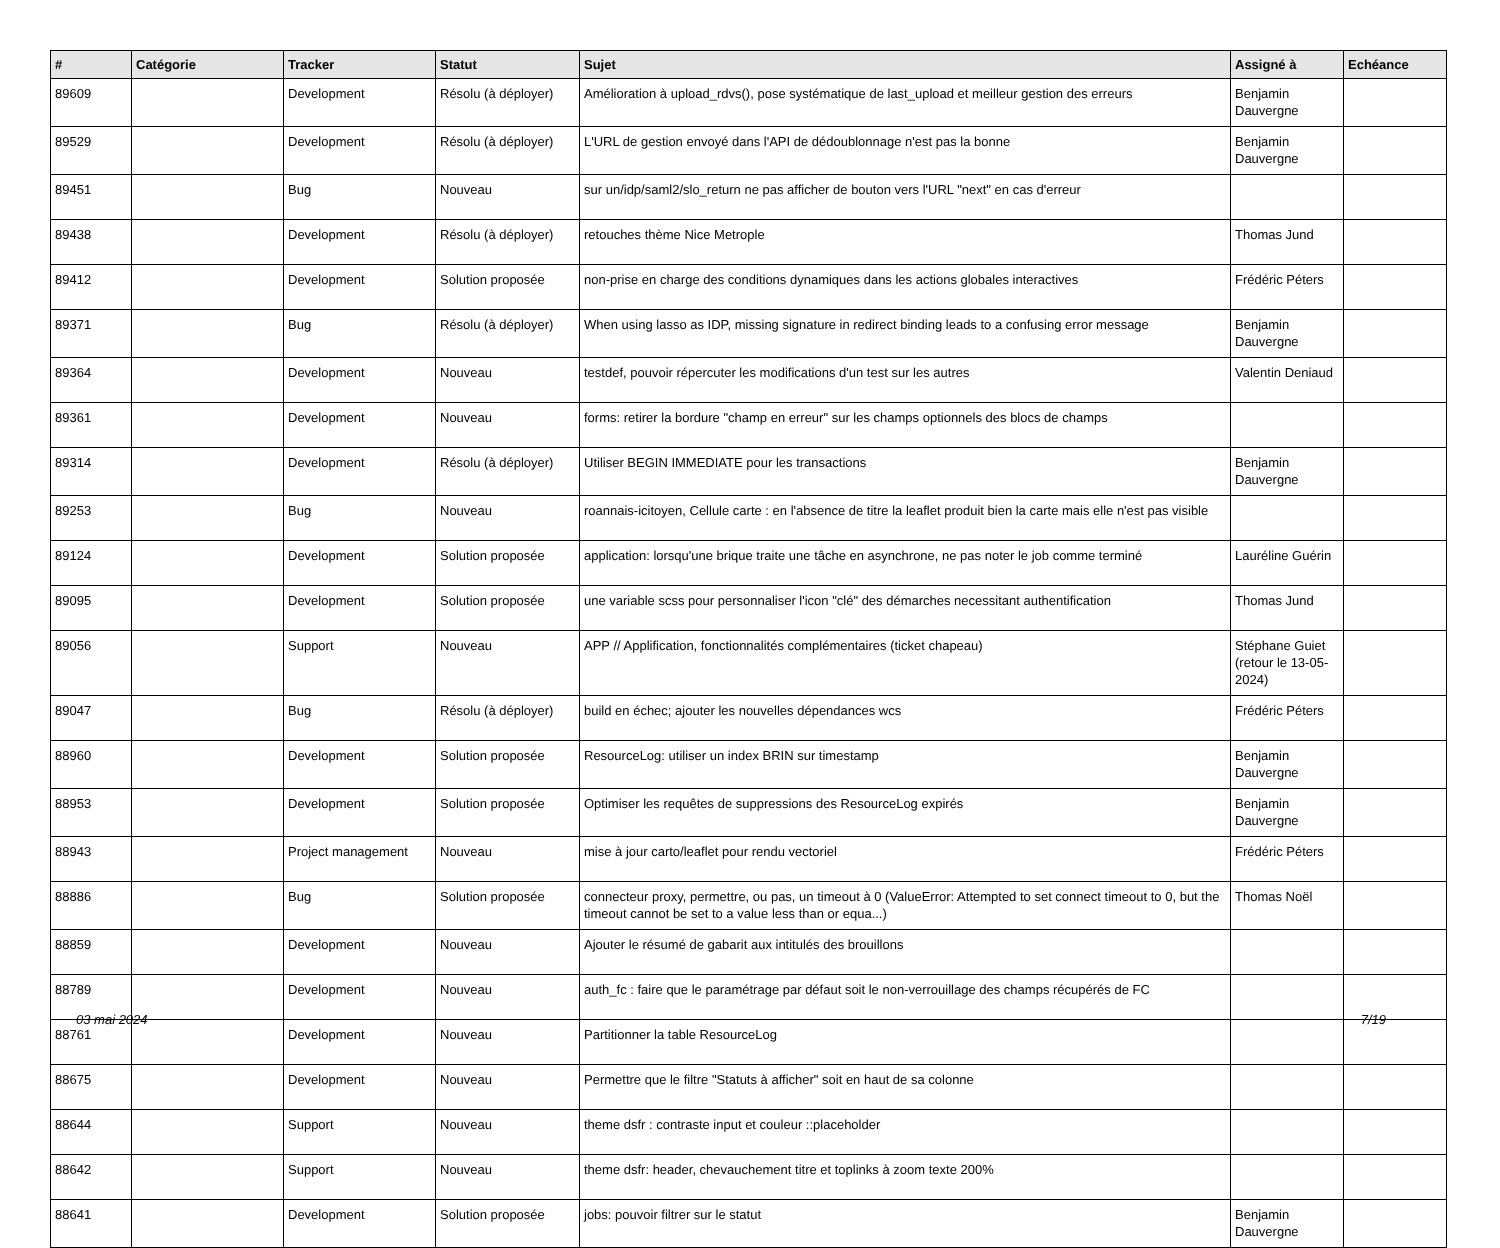| # | Catégorie | Tracker | Statut | Sujet | Assigné à | Echéance |
| --- | --- | --- | --- | --- | --- | --- |
| 89609 | | Development | Résolu (à déployer) | Amélioration à upload_rdvs(), pose systématique de last_upload et meilleur gestion des erreurs | Benjamin Dauvergne | |
| 89529 | | Development | Résolu (à déployer) | L'URL de gestion envoyé dans l'API de dédoublonnage n'est pas la bonne | Benjamin Dauvergne | |
| 89451 | | Bug | Nouveau | sur un/idp/saml2/slo_return ne pas afficher de bouton vers l'URL "next" en cas d'erreur | | |
| 89438 | | Development | Résolu (à déployer) | retouches thème Nice Metrople | Thomas Jund | |
| 89412 | | Development | Solution proposée | non-prise en charge des conditions dynamiques dans les actions globales interactives | Frédéric Péters | |
| 89371 | | Bug | Résolu (à déployer) | When using lasso as IDP, missing signature in redirect binding leads to a confusing error message | Benjamin Dauvergne | |
| 89364 | | Development | Nouveau | testdef, pouvoir répercuter les modifications d'un test sur les autres | Valentin Deniaud | |
| 89361 | | Development | Nouveau | forms: retirer la bordure "champ en erreur" sur les champs optionnels des blocs de champs | | |
| 89314 | | Development | Résolu (à déployer) | Utiliser BEGIN IMMEDIATE pour les transactions | Benjamin Dauvergne | |
| 89253 | | Bug | Nouveau | roannais-icitoyen, Cellule carte : en l'absence de titre la leaflet produit bien la carte mais elle n'est pas visible | | |
| 89124 | | Development | Solution proposée | application: lorsqu'une brique traite une tâche en asynchrone, ne pas noter le job comme terminé | Lauréline Guérin | |
| 89095 | | Development | Solution proposée | une variable scss pour personnaliser l'icon "clé" des démarches necessitant authentification | Thomas Jund | |
| 89056 | | Support | Nouveau | APP // Applification, fonctionnalités complémentaires (ticket chapeau) | Stéphane Guiet (retour le 13-05-2024) | |
| 89047 | | Bug | Résolu (à déployer) | build en échec; ajouter les nouvelles dépendances wcs | Frédéric Péters | |
| 88960 | | Development | Solution proposée | ResourceLog: utiliser un index BRIN sur timestamp | Benjamin Dauvergne | |
| 88953 | | Development | Solution proposée | Optimiser les requêtes de suppressions des ResourceLog expirés | Benjamin Dauvergne | |
| 88943 | | Project management | Nouveau | mise à jour carto/leaflet pour rendu vectoriel | Frédéric Péters | |
| 88886 | | Bug | Solution proposée | connecteur proxy, permettre, ou pas, un timeout à 0 (ValueError: Attempted to set connect timeout to 0, but the timeout cannot be set to a value less than or equa...) | Thomas Noël | |
| 88859 | | Development | Nouveau | Ajouter le résumé de gabarit aux intitulés des brouillons | | |
| 88789 | | Development | Nouveau | auth_fc : faire que le paramétrage par défaut soit le non-verrouillage des champs récupérés de FC | | |
| 88761 | | Development | Nouveau | Partitionner la table ResourceLog | | |
| 88675 | | Development | Nouveau | Permettre que le filtre "Statuts à afficher" soit en haut de sa colonne | | |
| 88644 | | Support | Nouveau | theme dsfr : contraste input et couleur ::placeholder | | |
| 88642 | | Support | Nouveau | theme dsfr: header, chevauchement titre et toplinks à zoom texte 200% | | |
| 88641 | | Development | Solution proposée | jobs: pouvoir filtrer sur le statut | Benjamin Dauvergne | |
03 mai 2024 7/19